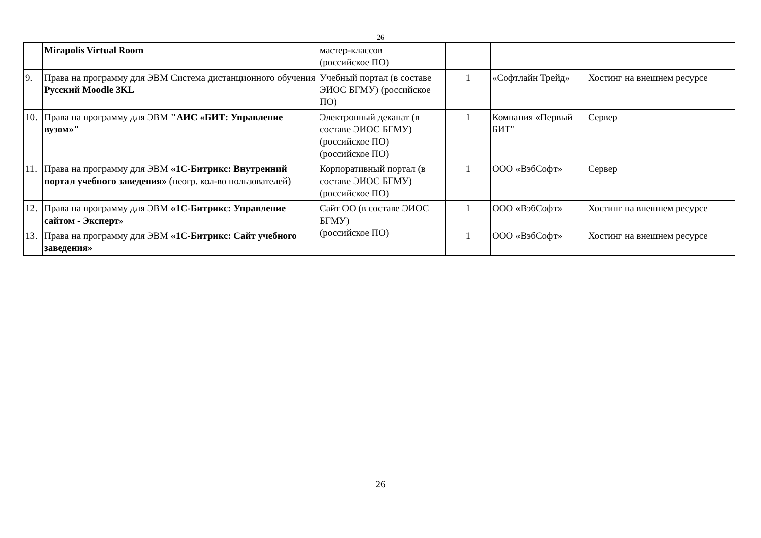26
| | Mirapolis Virtual Room | мастер-классов (российское ПО) | | | |
| 9. | Права на программу для ЭВМ Система дистанционного обучения Русский Moodle 3KL | Учебный портал (в составе ЭИОС БГМУ) (российское ПО) | 1 | «Софтлайн Трейд» | Хостинг на внешнем ресурсе |
| 10. | Права на программу для ЭВМ "АИС «БИТ: Управление вузом»" | Электронный деканат (в составе ЭИОС БГМУ) (российское ПО) (российское ПО) | 1 | Компания «Первый БИТ" | Сервер |
| 11. | Права на программу для ЭВМ «1С-Битрикс: Внутренний портал учебного заведения» (неогр. кол-во пользователей) | Корпоративный портал (в составе ЭИОС БГМУ) (российское ПО) | 1 | ООО «ВэбСофт» | Сервер |
| 12. | Права на программу для ЭВМ «1С-Битрикс: Управление сайтом - Эксперт» | Сайт ОО (в составе ЭИОС БГМУ) (российское ПО) | 1 | ООО «ВэбСофт» | Хостинг на внешнем ресурсе |
| 13. | Права на программу для ЭВМ «1С-Битрикс: Сайт учебного заведения» | | 1 | ООО «ВэбСофт» | Хостинг на внешнем ресурсе |
26